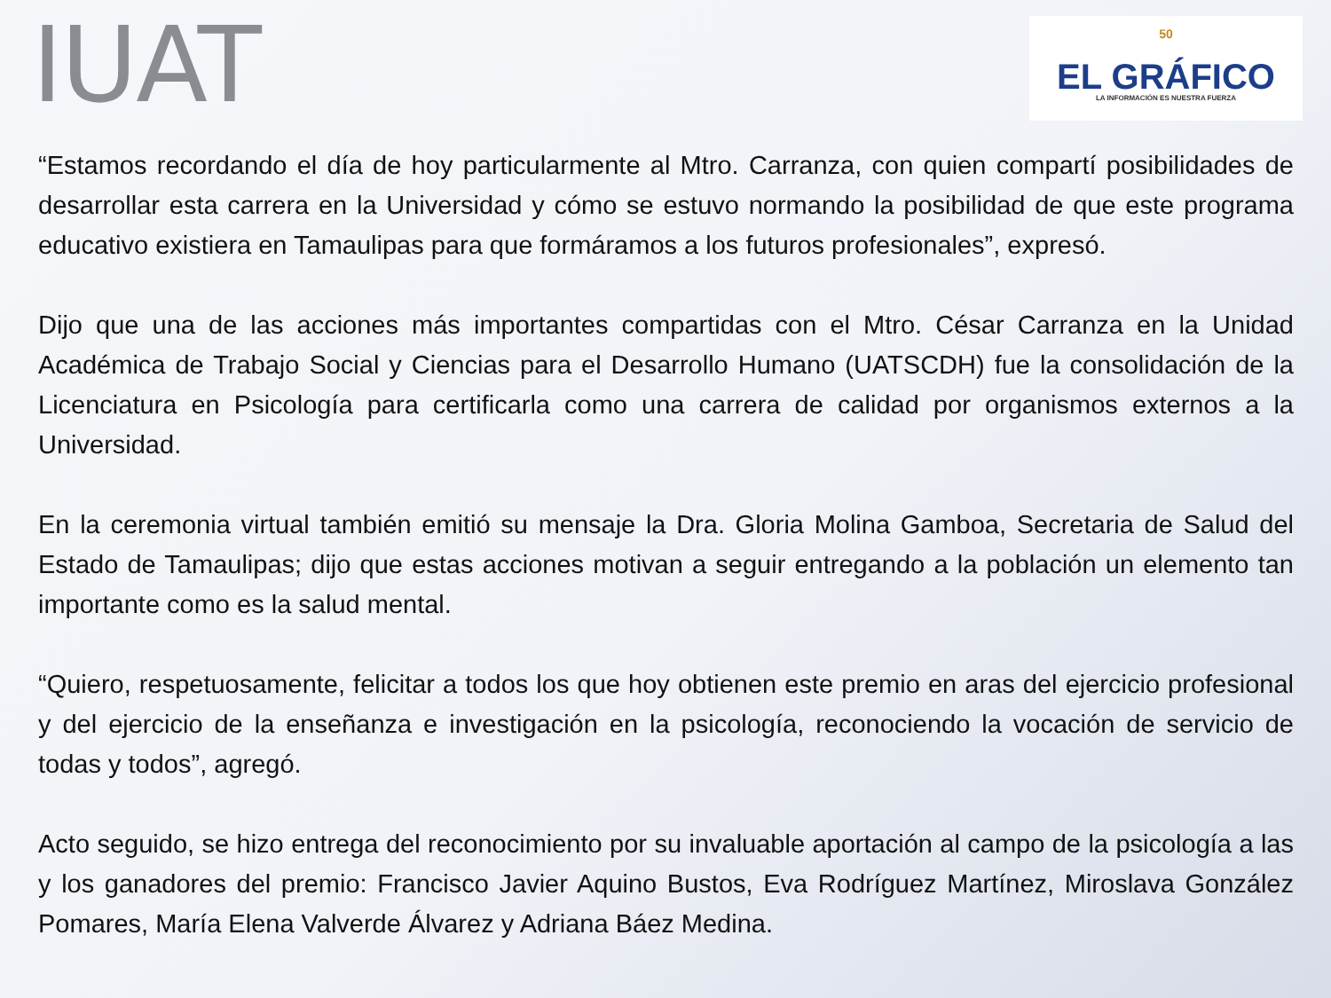IUAT
50
EL GRÁFICO
LA INFORMACIÓN ES NUESTRA FUERZA
“Estamos recordando el día de hoy particularmente al Mtro. Carranza, con quien compartí posibilidades de desarrollar esta carrera en la Universidad y cómo se estuvo normando la posibilidad de que este programa educativo existiera en Tamaulipas para que formáramos a los futuros profesionales”, expresó.
Dijo que una de las acciones más importantes compartidas con el Mtro. César Carranza en la Unidad Académica de Trabajo Social y Ciencias para el Desarrollo Humano (UATSCDH) fue la consolidación de la Licenciatura en Psicología para certificarla como una carrera de calidad por organismos externos a la Universidad.
En la ceremonia virtual también emitió su mensaje la Dra. Gloria Molina Gamboa, Secretaria de Salud del Estado de Tamaulipas; dijo que estas acciones motivan a seguir entregando a la población un elemento tan importante como es la salud mental.
“Quiero, respetuosamente, felicitar a todos los que hoy obtienen este premio en aras del ejercicio profesional y del ejercicio de la enseñanza e investigación en la psicología, reconociendo la vocación de servicio de todas y todos”, agregó.
Acto seguido, se hizo entrega del reconocimiento por su invaluable aportación al campo de la psicología a las y los ganadores del premio: Francisco Javier Aquino Bustos, Eva Rodríguez Martínez, Miroslava González Pomares, María Elena Valverde Álvarez y Adriana Báez Medina.